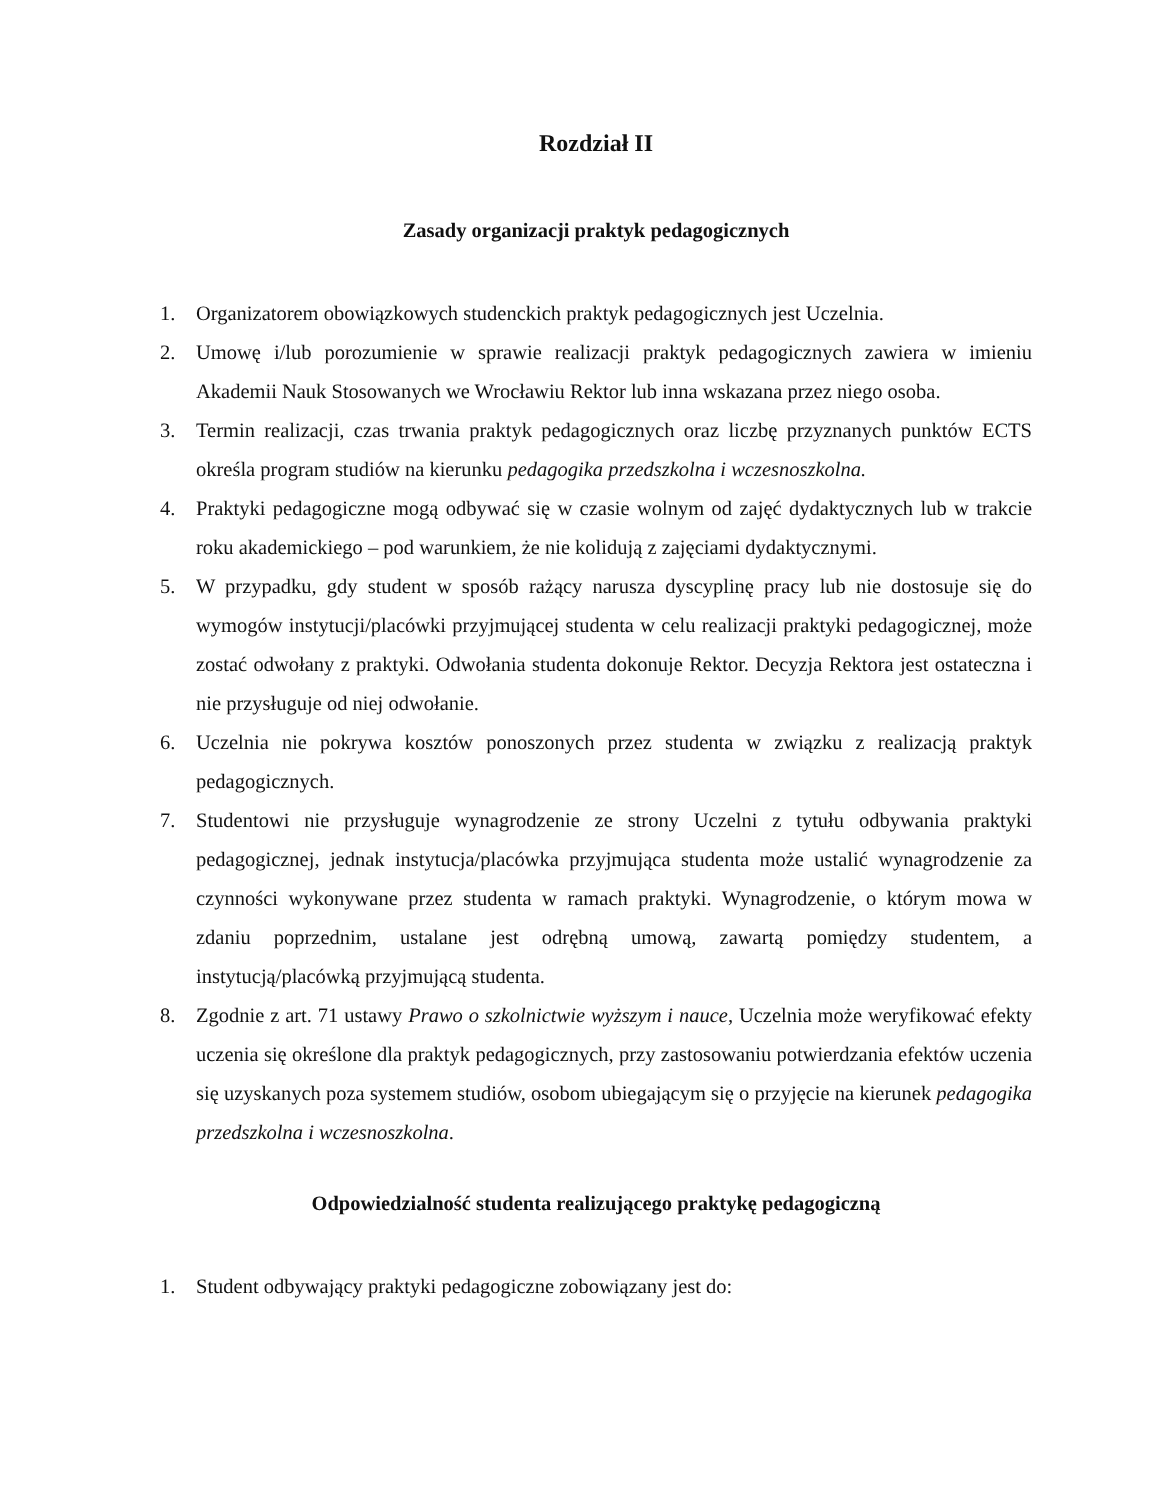Rozdział II
Zasady organizacji praktyk pedagogicznych
1. Organizatorem obowiązkowych studenckich praktyk pedagogicznych jest Uczelnia.
2. Umowę i/lub porozumienie w sprawie realizacji praktyk pedagogicznych zawiera w imieniu Akademii Nauk Stosowanych we Wrocławiu Rektor lub inna wskazana przez niego osoba.
3. Termin realizacji, czas trwania praktyk pedagogicznych oraz liczbę przyznanych punktów ECTS określa program studiów na kierunku pedagogika przedszkolna i wczesnoszkolna.
4. Praktyki pedagogiczne mogą odbywać się w czasie wolnym od zajęć dydaktycznych lub w trakcie roku akademickiego – pod warunkiem, że nie kolidują z zajęciami dydaktycznymi.
5. W przypadku, gdy student w sposób rażący narusza dyscyplinę pracy lub nie dostosuje się do wymogów instytucji/placówki przyjmującej studenta w celu realizacji praktyki pedagogicznej, może zostać odwołany z praktyki. Odwołania studenta dokonuje Rektor. Decyzja Rektora jest ostateczna i nie przysługuje od niej odwołanie.
6. Uczelnia nie pokrywa kosztów ponoszonych przez studenta w związku z realizacją praktyk pedagogicznych.
7. Studentowi nie przysługuje wynagrodzenie ze strony Uczelni z tytułu odbywania praktyki pedagogicznej, jednak instytucja/placówka przyjmująca studenta może ustalić wynagrodzenie za czynności wykonywane przez studenta w ramach praktyki. Wynagrodzenie, o którym mowa w zdaniu poprzednim, ustalane jest odrębną umową, zawartą pomiędzy studentem, a instytucją/placówką przyjmującą studenta.
8. Zgodnie z art. 71 ustawy Prawo o szkolnictwie wyższym i nauce, Uczelnia może weryfikować efekty uczenia się określone dla praktyk pedagogicznych, przy zastosowaniu potwierdzania efektów uczenia się uzyskanych poza systemem studiów, osobom ubiegającym się o przyjęcie na kierunek pedagogika przedszkolna i wczesnoszkolna.
Odpowiedzialność studenta realizującego praktykę pedagogiczną
1. Student odbywający praktyki pedagogiczne zobowiązany jest do: